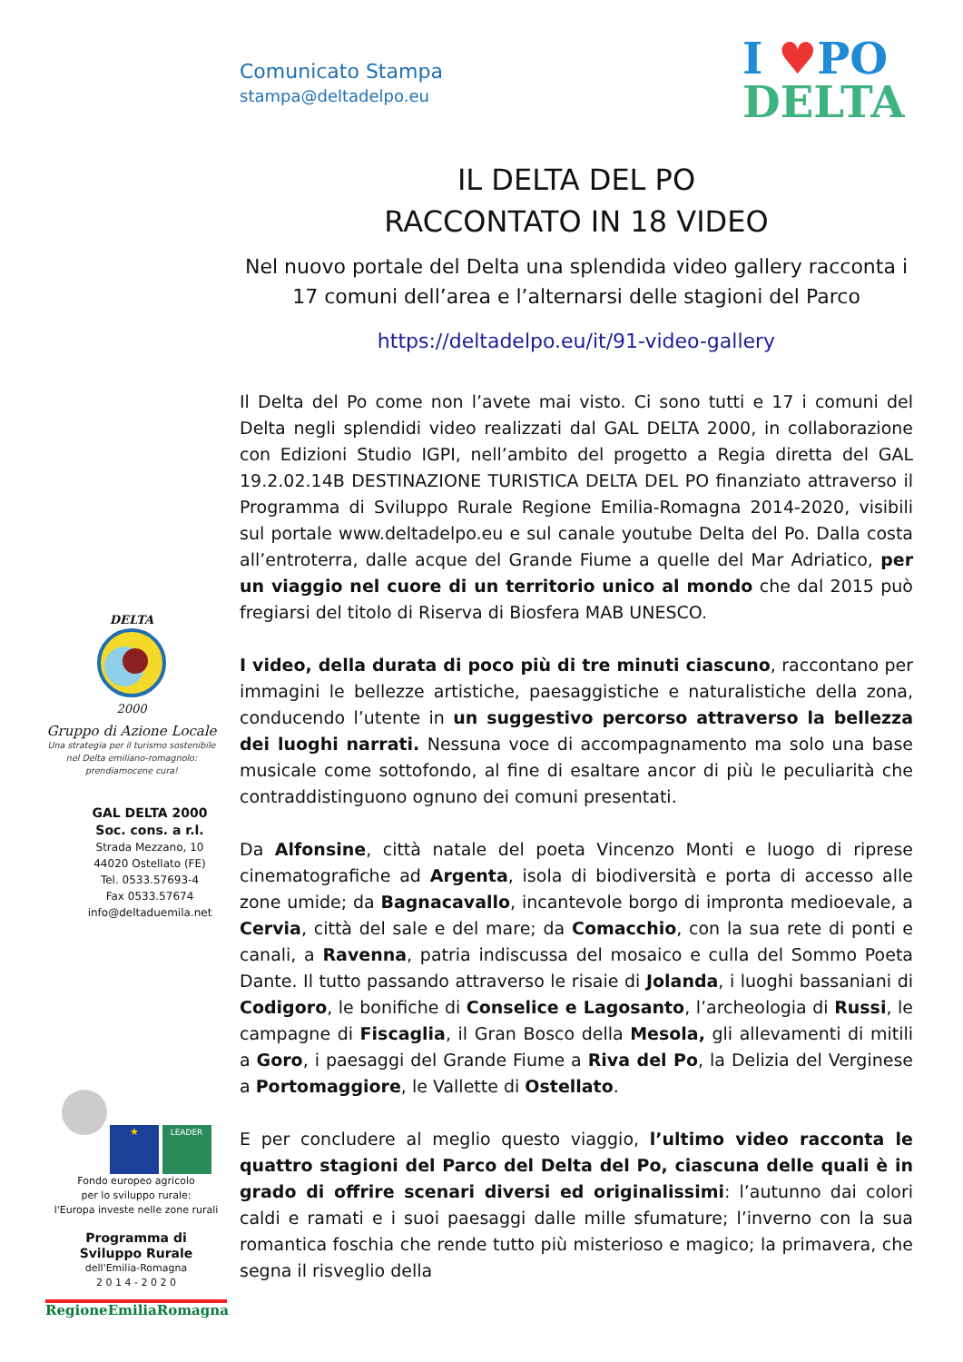Comunicato Stampa
stampa@deltadelpo.eu
I ♥PO
DELTA
IL DELTA DEL PO
RACCONTATO IN 18 VIDEO
Nel nuovo portale del Delta una splendida video gallery racconta i 17 comuni dell’area e l’alternarsi delle stagioni del Parco
https://deltadelpo.eu/it/91-video-gallery
Il Delta del Po come non l’avete mai visto. Ci sono tutti e 17 i comuni del Delta negli splendidi video realizzati dal GAL DELTA 2000, in collaborazione con Edizioni Studio IGPI, nell’ambito del progetto a Regia diretta del GAL 19.2.02.14B DESTINAZIONE TURISTICA DELTA DEL PO finanziato attraverso il Programma di Sviluppo Rurale Regione Emilia-Romagna 2014-2020, visibili sul portale www.deltadelpo.eu e sul canale youtube Delta del Po. Dalla costa all’entroterra, dalle acque del Grande Fiume a quelle del Mar Adriatico, per un viaggio nel cuore di un territorio unico al mondo che dal 2015 può fregiarsi del titolo di Riserva di Biosfera MAB UNESCO.
I video, della durata di poco più di tre minuti ciascuno, raccontano per immagini le bellezze artistiche, paesaggistiche e naturalistiche della zona, conducendo l’utente in un suggestivo percorso attraverso la bellezza dei luoghi narrati. Nessuna voce di accompagnamento ma solo una base musicale come sottofondo, al fine di esaltare ancor di più le peculiarità che contraddistinguono ognuno dei comuni presentati.
Da Alfonsine, città natale del poeta Vincenzo Monti e luogo di riprese cinematografiche ad Argenta, isola di biodiversità e porta di accesso alle zone umide; da Bagnacavallo, incantevole borgo di impronta medioevale, a Cervia, città del sale e del mare; da Comacchio, con la sua rete di ponti e canali, a Ravenna, patria indiscussa del mosaico e culla del Sommo Poeta Dante. Il tutto passando attraverso le risaie di Jolanda, i luoghi bassaniani di Codigoro, le bonifiche di Conselice e Lagosanto, l’archeologia di Russi, le campagne di Fiscaglia, il Gran Bosco della Mesola, gli allevamenti di mitili a Goro, i paesaggi del Grande Fiume a Riva del Po, la Delizia del Verginese a Portomaggiore, le Vallette di Ostellato.
E per concludere al meglio questo viaggio, l’ultimo video racconta le quattro stagioni del Parco del Delta del Po, ciascuna delle quali è in grado di offrire scenari diversi ed originalissimi: l’autunno dai colori caldi e ramati e i suoi paesaggi dalle mille sfumature; l’inverno con la sua romantica foschia che rende tutto più misterioso e magico; la primavera, che segna il risveglio della
DELTA
2000
Gruppo di Azione Locale
Una strategia per il turismo sostenibile
nel Delta emiliano-romagnolo:
prendiamocene cura!
GAL DELTA 2000
Soc. cons. a r.l.
Strada Mezzano, 10
44020 Ostellato (FE)
Tel. 0533.57693-4
Fax 0533.57674
info@deltaduemila.net
★ LEADER
Fondo europeo agricolo
per lo sviluppo rurale:
l'Europa investe nelle zone rurali
Programma di
Sviluppo Rurale
dell'Emilia-Romagna
2 0 1 4 - 2 0 2 0
RegioneEmiliaRomagna